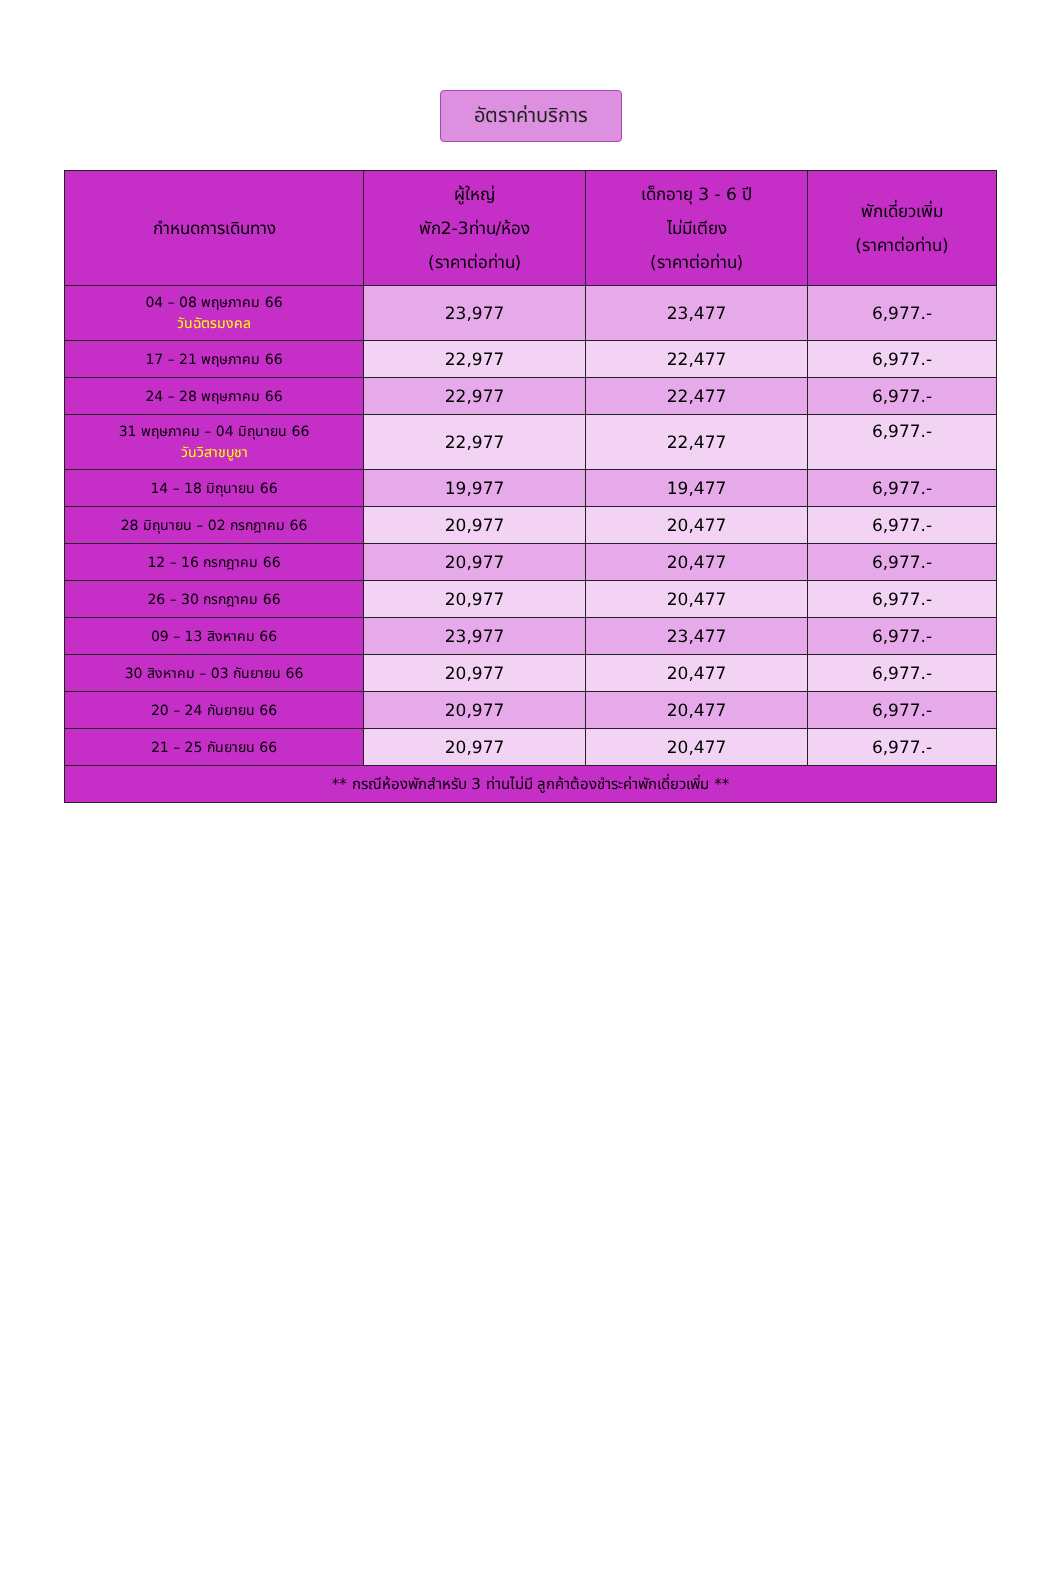อัตราค่าบริการ
| กำหนดการเดินทาง | ผู้ใหญ่ พัก2-3ท่าน/ห้อง (ราคาต่อท่าน) | เด็กอายุ 3 - 6 ปี ไม่มีเตียง (ราคาต่อท่าน) | พักเดี่ยวเพิ่ม (ราคาต่อท่าน) |
| --- | --- | --- | --- |
| 04 – 08 พฤษภาคม 66 วันฉัตรมงคล | 23,977 | 23,477 | 6,977.- |
| 17 – 21 พฤษภาคม 66 | 22,977 | 22,477 | 6,977.- |
| 24 – 28 พฤษภาคม 66 | 22,977 | 22,477 | 6,977.- |
| 31 พฤษภาคม – 04 มิถุนายน 66 วันวิสาขบูชา | 22,977 | 22,477 | 6,977.- |
| 14 – 18 มิถุนายน 66 | 19,977 | 19,477 | 6,977.- |
| 28 มิถุนายน – 02 กรกฎาคม 66 | 20,977 | 20,477 | 6,977.- |
| 12 – 16 กรกฎาคม 66 | 20,977 | 20,477 | 6,977.- |
| 26 – 30 กรกฎาคม 66 | 20,977 | 20,477 | 6,977.- |
| 09 – 13 สิงหาคม 66 | 23,977 | 23,477 | 6,977.- |
| 30 สิงหาคม – 03 กันยายน 66 | 20,977 | 20,477 | 6,977.- |
| 20 – 24 กันยายน 66 | 20,977 | 20,477 | 6,977.- |
| 21 – 25 กันยายน 66 | 20,977 | 20,477 | 6,977.- |
| ** กรณีห้องพักสำหรับ 3 ท่านไม่มี ลูกค้าต้องชำระค่าพักเดี่ยวเพิ่ม ** | | | |